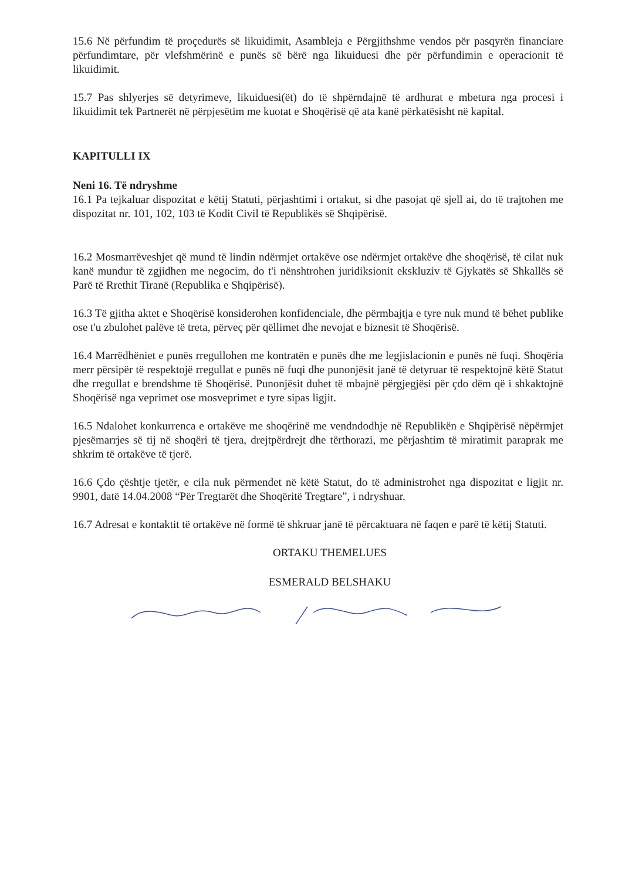15.6 Në përfundim të proçedurës së likuidimit, Asambleja e Përgjithshme vendos për pasqyrën financiare përfundimtare, për vlefshmërinë e punës së bërë nga likuiduesi dhe për përfundimin e operacionit të likuidimit.
15.7 Pas shlyerjes së detyrimeve, likuiduesi(ët) do të shpërndajnë të ardhurat e mbetura nga procesi i likuidimit tek Partnerët në përpjesëtim me kuotat e Shoqërisë që ata kanë përkatësisht në kapital.
KAPITULLI IX
Neni 16. Të ndryshme
16.1 Pa tejkaluar dispozitat e këtij Statuti, përjashtimi i ortakut, si dhe pasojat që sjell ai, do të trajtohen me dispozitat nr. 101, 102, 103 të Kodit Civil të Republikës së Shqipërisë.
16.2 Mosmarrëveshjet që mund të lindin ndërmjet ortakëve ose ndërmjet ortakëve dhe shoqërisë, të cilat nuk kanë mundur të zgjidhen me negocim, do t'i nënshtrohen juridiksionit ekskluziv të Gjykatës së Shkallës së Parë të Rrethit Tiranë (Republika e Shqipërisë).
16.3 Të gjitha aktet e Shoqërisë konsiderohen konfidenciale, dhe përmbajtja e tyre nuk mund të bëhet publike ose t'u zbulohet palëve të treta, përveç për qëllimet dhe nevojat e biznesit të Shoqërisë.
16.4 Marrëdhëniet e punës rregullohen me kontratën e punës dhe me legjislacionin e punës në fuqi. Shoqëria merr përsipër të respektojë rregullat e punës në fuqi dhe punonjësit janë të detyruar të respektojnë këtë Statut dhe rregullat e brendshme të Shoqërisë. Punonjësit duhet të mbajnë përgjegjësi për çdo dëm që i shkaktojnë Shoqërisë nga veprimet ose mosveprimet e tyre sipas ligjit.
16.5 Ndalohet konkurrenca e ortakëve me shoqërinë me vendndodhje në Republikën e Shqipërisë nëpërmjet pjesëmarrjes së tij në shoqëri të tjera, drejtpërdrejt dhe tërthorazi, me përjashtim të miratimit paraprak me shkrim të ortakëve të tjerë.
16.6 Çdo çështje tjetër, e cila nuk përmendet në këtë Statut, do të administrohet nga dispozitat e ligjit nr. 9901, datë 14.04.2008 “Për Tregtarët dhe Shoqëritë Tregtare”, i ndryshuar.
16.7 Adresat e kontaktit të ortakëve në formë të shkruar janë të përcaktuara në faqen e parë të këtij Statuti.
ORTAKU THEMELUES
ESMERALD BELSHAKU